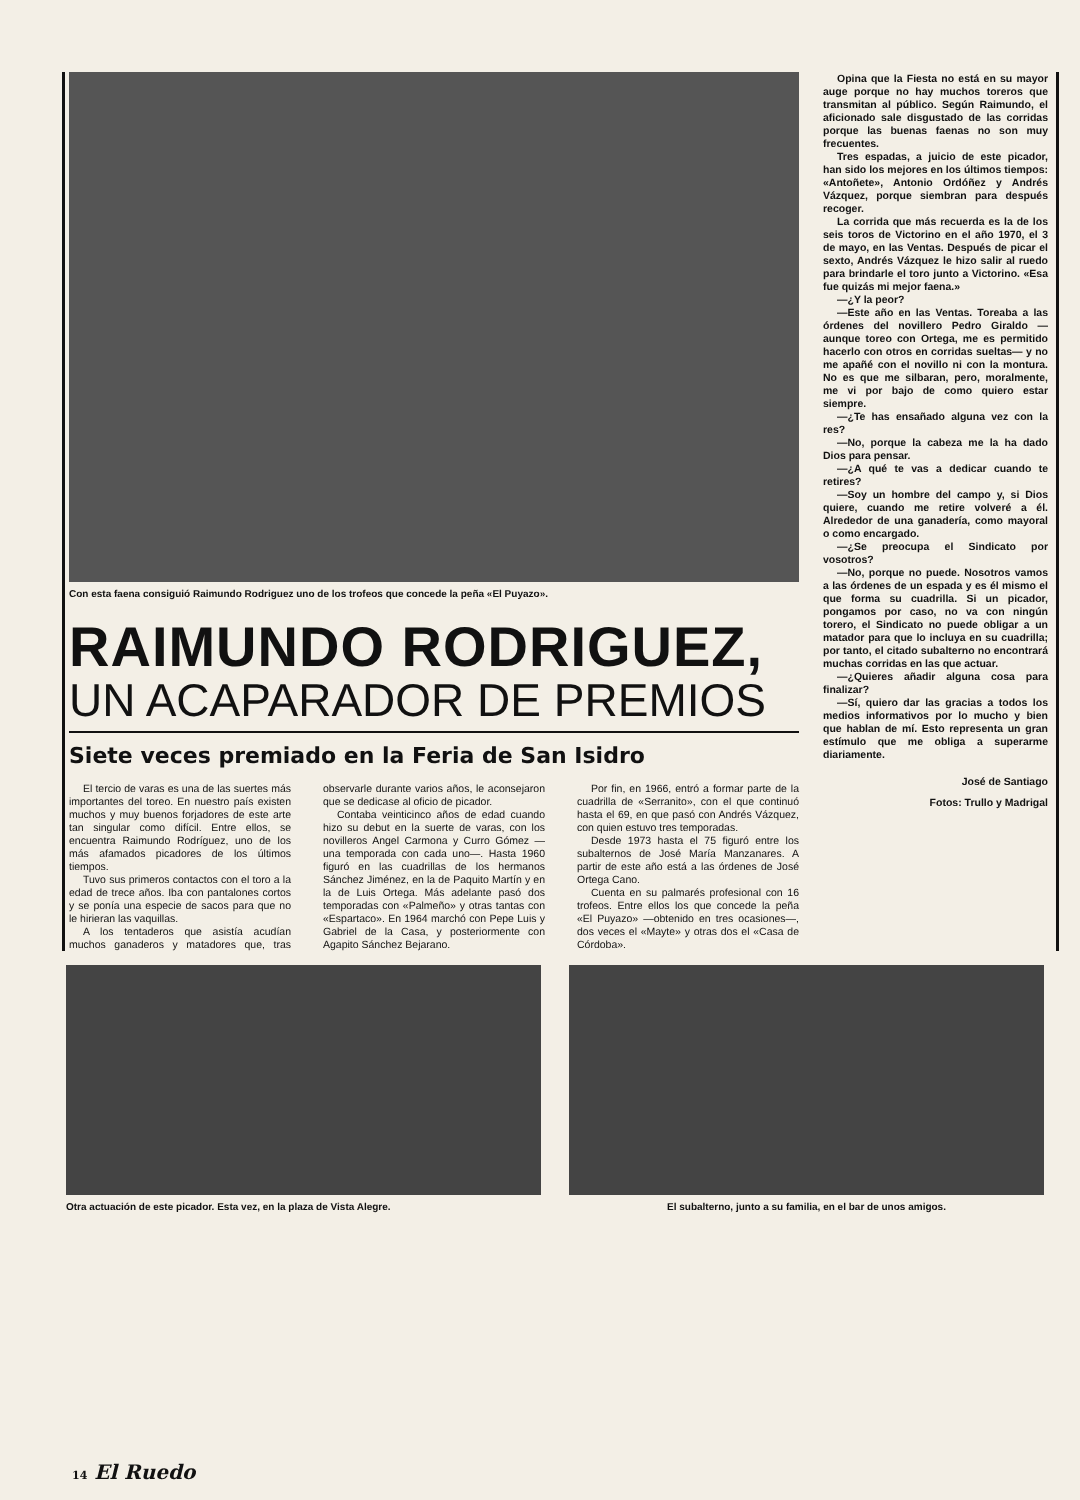Con esta faena consiguió Raimundo Rodriguez uno de los trofeos que concede la peña «El Puyazo».
RAIMUNDO RODRIGUEZ,
UN ACAPARADOR DE PREMIOS
Siete veces premiado en la Feria de San Isidro
El tercio de varas es una de las suertes más importantes del toreo. En nuestro país existen muchos y muy buenos forjadores de este arte tan singular como difícil. Entre ellos, se encuentra Raimundo Rodríguez, uno de los más afamados picadores de los últimos tiempos.
Tuvo sus primeros contactos con el toro a la edad de trece años. Iba con pantalones cortos y se ponía una especie de sacos para que no le hirieran las vaquillas.
A los tentaderos que asistía acudían muchos ganaderos y matadores que, tras observarle durante varios años, le aconsejaron que se dedicase al oficio de picador.
Contaba veinticinco años de edad cuando hizo su debut en la suerte de varas, con los novilleros Angel Carmona y Curro Gómez —una temporada con cada uno—. Hasta 1960 figuró en las cuadrillas de los hermanos Sánchez Jiménez, en la de Paquito Martín y en la de Luis Ortega. Más adelante pasó dos temporadas con «Palmeño» y otras tantas con «Espartaco». En 1964 marchó con Pepe Luis y Gabriel de la Casa, y posteriormente con Agapito Sánchez Bejarano.
Por fin, en 1966, entró a formar parte de la cuadrilla de «Serranito», con el que continuó hasta el 69, en que pasó con Andrés Vázquez, con quien estuvo tres temporadas.
Desde 1973 hasta el 75 figuró entre los subalternos de José María Manzanares. A partir de este año está a las órdenes de José Ortega Cano.
Cuenta en su palmarés profesional con 16 trofeos. Entre ellos los que concede la peña «El Puyazo» —obtenido en tres ocasiones—, dos veces el «Mayte» y otras dos el «Casa de Córdoba».
Opina que la Fiesta no está en su mayor auge porque no hay muchos toreros que transmitan al público. Según Raimundo, el aficionado sale disgustado de las corridas porque las buenas faenas no son muy frecuentes.
Tres espadas, a juicio de este picador, han sido los mejores en los últimos tiempos: «Antoñete», Antonio Ordóñez y Andrés Vázquez, porque siembran para después recoger.
La corrida que más recuerda es la de los seis toros de Victorino en el año 1970, el 3 de mayo, en las Ventas. Después de picar el sexto, Andrés Vázquez le hizo salir al ruedo para brindarle el toro junto a Victorino. «Esa fue quizás mi mejor faena.»
—¿Y la peor?
—Este año en las Ventas. Toreaba a las órdenes del novillero Pedro Giraldo —aunque toreo con Ortega, me es permitido hacerlo con otros en corridas sueltas— y no me apañé con el novillo ni con la montura. No es que me silbaran, pero, moralmente, me vi por bajo de como quiero estar siempre.
—¿Te has ensañado alguna vez con la res?
—No, porque la cabeza me la ha dado Dios para pensar.
—¿A qué te vas a dedicar cuando te retires?
—Soy un hombre del campo y, si Dios quiere, cuando me retire volveré a él. Alrededor de una ganadería, como mayoral o como encargado.
—¿Se preocupa el Sindicato por vosotros?
—No, porque no puede. Nosotros vamos a las órdenes de un espada y es él mismo el que forma su cuadrilla. Si un picador, pongamos por caso, no va con ningún torero, el Sindicato no puede obligar a un matador para que lo incluya en su cuadrilla; por tanto, el citado subalterno no encontrará muchas corridas en las que actuar.
—¿Quieres añadir alguna cosa para finalizar?
—Sí, quiero dar las gracias a todos los medios informativos por lo mucho y bien que hablan de mí. Esto representa un gran estímulo que me obliga a superarme diariamente.
José de Santiago
Fotos: Trullo y Madrigal
Otra actuación de este picador. Esta vez, en la plaza de Vista Alegre.
El subalterno, junto a su familia, en el bar de unos amigos.
14 El Ruedo